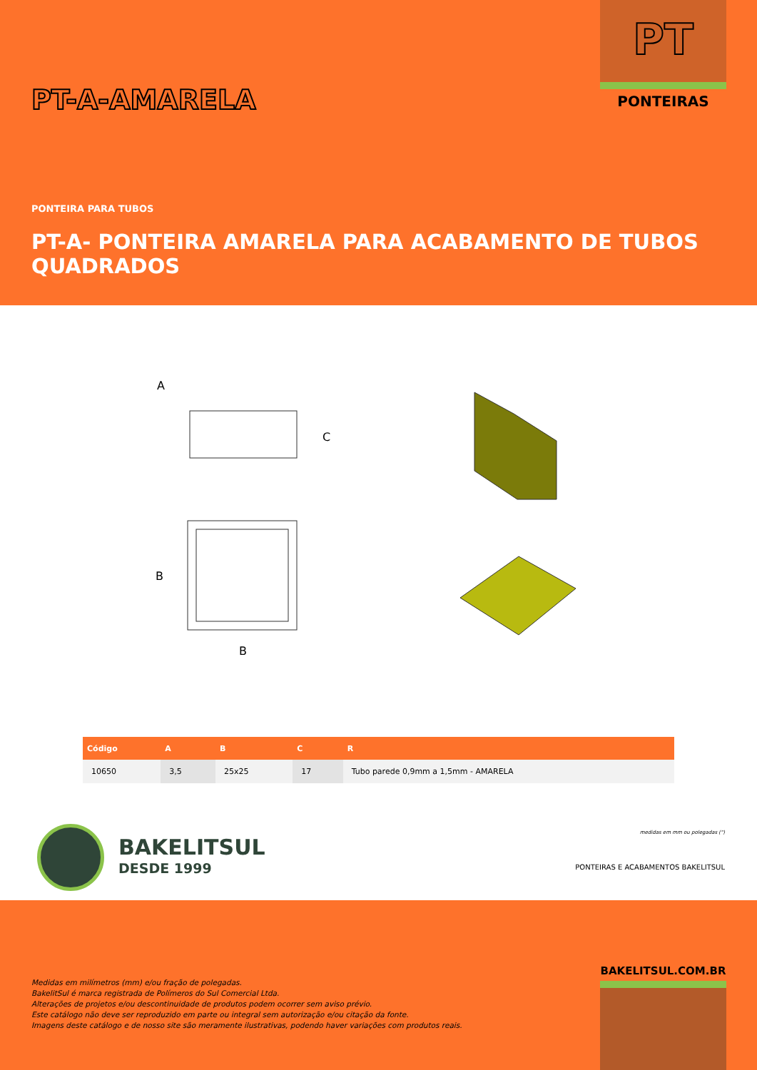PT
PONTEIRAS
PT-A-AMARELA
PONTEIRA PARA TUBOS
PT-A- PONTEIRA AMARELA PARA ACABAMENTO DE TUBOS QUADRADOS
A
C
B
B
| Código | A | B | C | R |
| --- | --- | --- | --- | --- |
| 10650 | 3,5 | 25x25 | 17 | Tubo parede 0,9mm a 1,5mm - AMARELA |
BAKELITSUL
DESDE 1999
medidas em mm ou polegadas (")
PONTEIRAS E ACABAMENTOS BAKELITSUL
BAKELITSUL.COM.BR
Medidas em milímetros (mm) e/ou fração de polegadas.
BakelitSul é marca registrada de Polímeros do Sul Comercial Ltda.
Alterações de projetos e/ou descontinuidade de produtos podem ocorrer sem aviso prévio.
Este catálogo não deve ser reproduzido em parte ou integral sem autorização e/ou citação da fonte.
Imagens deste catálogo e de nosso site são meramente ilustrativas, podendo haver variações com produtos reais.